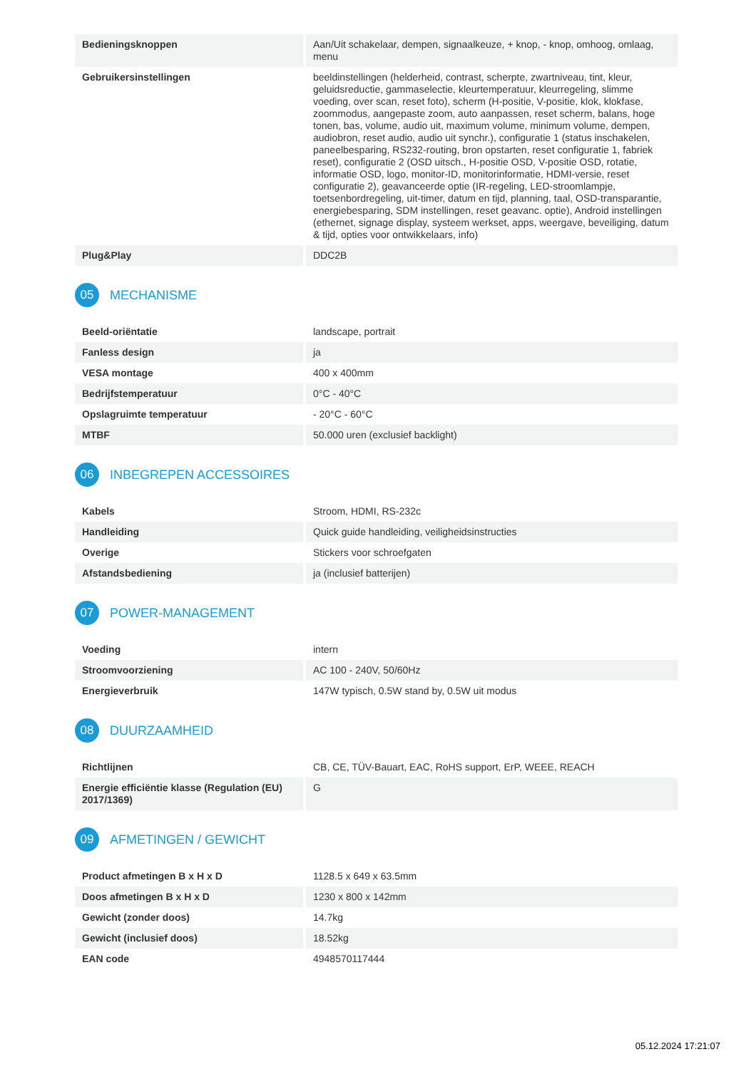| Bedieningsknoppen | Aan/Uit schakelaar, dempen, signaalkeuze, + knop, - knop, omhoog, omlaag, menu |
| Gebruikersinstellingen | beeldinstellingen (helderheid, contrast, scherpte, zwartniveau, tint, kleur, geluidsreductie, gammaselectie, kleurtemperatuur, kleurregeling, slimme voeding, over scan, reset foto), scherm (H-positie, V-positie, klok, klokfase, zoommodus, aangepaste zoom, auto aanpassen, reset scherm, balans, hoge tonen, bas, volume, audio uit, maximum volume, minimum volume, dempen, audiobron, reset audio, audio uit synchr.), configuratie 1 (status inschakelen, paneelbesparing, RS232-routing, bron opstarten, reset configuratie 1, fabriek reset), configuratie 2 (OSD uitsch., H-positie OSD, V-positie OSD, rotatie, informatie OSD, logo, monitor-ID, monitorinformatie, HDMI-versie, reset configuratie 2), geavanceerde optie (IR-regeling, LED-stroomlampje, toetsenbordregeling, uit-timer, datum en tijd, planning, taal, OSD-transparantie, energiebesparing, SDM instellingen, reset geavanc. optie), Android instellingen (ethernet, signage display, systeem werkset, apps, weergave, beveiliging, datum & tijd, opties voor ontwikkelaars, info) |
| Plug&Play | DDC2B |
05 MECHANISME
| Beeld-oriëntatie | landscape, portrait |
| Fanless design | ja |
| VESA montage | 400 x 400mm |
| Bedrijfstemperatuur | 0°C - 40°C |
| Opslagruimte temperatuur | - 20°C - 60°C |
| MTBF | 50.000 uren (exclusief backlight) |
06 INBEGREPEN ACCESSOIRES
| Kabels | Stroom, HDMI, RS-232c |
| Handleiding | Quick guide handleiding, veiligheidsinstructies |
| Overige | Stickers voor schroefgaten |
| Afstandsbediening | ja (inclusief batterijen) |
07 POWER-MANAGEMENT
| Voeding | intern |
| Stroomvoorziening | AC 100 - 240V, 50/60Hz |
| Energieverbruik | 147W typisch, 0.5W stand by, 0.5W uit modus |
08 DUURZAAMHEID
| Richtlijnen | CB, CE, TÜV-Bauart, EAC, RoHS support, ErP, WEEE, REACH |
| Energie efficiëntie klasse (Regulation (EU) 2017/1369) | G |
09 AFMETINGEN / GEWICHT
| Product afmetingen B x H x D | 1128.5 x 649 x 63.5mm |
| Doos afmetingen B x H x D | 1230 x 800 x 142mm |
| Gewicht (zonder doos) | 14.7kg |
| Gewicht (inclusief doos) | 18.52kg |
| EAN code | 4948570117444 |
05.12.2024 17:21:07